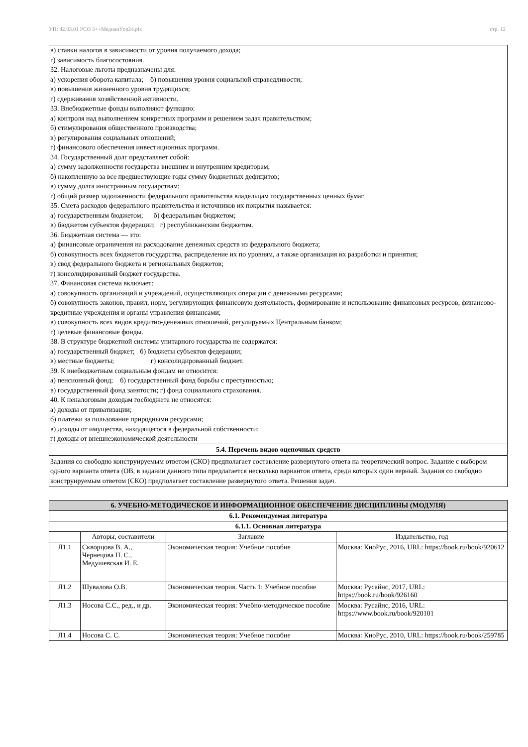УП: 42.03.01 РСО 3++МедиаиУпр24.plx стр. 12
в) ставки налогов в зависимости от уровня получаемого дохода;
г) зависимость благосостояния.
32. Налоговые льготы предназначены для:
а) ускорения оборота капитала; б) повышения уровня социальной справедливости;
в) повышения жизненного уровня трудящихся;
г) сдерживания хозяйственной активности.
33. Внебюджетные фонды выполняют функцию:
а) контроля над выполнением конкретных программ и решением задач правительством;
б) стимулирования общественного производства;
в) регулирования социальных отношений;
г) финансового обеспечения инвестиционных программ.
34. Государственный долг представляет собой:
а) сумму задолженности государства внешним и внутренним кредиторам;
б) накопленную за все предшествующие годы сумму бюджетных дефицитов;
в) сумму долга иностранным государствам;
г) общий размер задолженности федерального правительства владельцам государственных ценных бумаг.
35. Смета расходов федерального правительства и источников их покрытия называется:
а) государственным бюджетом; б) федеральным бюджетом;
в) бюджетом субъектов федерации; г) республиканским бюджетом.
36. Бюджетная система — это:
а) финансовые ограничения на расходование денежных средств из федерального бюджета;
б) совокупность всех бюджетов государства, распределение их по уровням, а также организация их разработки и принятия;
в) свод федерального бюджета и региональных бюджетов;
г) консолидированный бюджет государства.
37. Финансовая система включает:
а) совокупность организаций и учреждений, осуществляющих операции с денежными ресурсами;
б) совокупность законов, правил, норм, регулирующих финансовую деятельность, формирование и использование финансовых ресурсов, финансово-кредитные учреждения и органы управления финансами;
в) совокупность всех видов кредитно-денежных отношений, регулируемых Центральным банком;
г) целевые финансовые фонды.
38. В структуре бюджетной системы унитарного государства не содержатся:
а) государственный бюджет; б) бюджеты субъектов федерации;
в) местные бюджеты; г) консолидированный бюджет.
39. К внебюджетным социальным фондам не относится:
а) пенсионный фонд; б) государственный фонд борьбы с преступностью;
в) государственный фонд занятости; г) фонд социального страхования.
40. К неналоговым доходам госбюджета не относятся:
а) доходы от приватизации;
б) платежи за пользование природными ресурсами;
в) доходы от имущества, находящегося в федеральной собственности;
г) доходы от внешнеэкономической деятельности
5.4. Перечень видов оценочных средств
Задания со свободно конструируемым ответом (СКО) предполагает составление развернутого ответа на теоретический вопрос. Задание с выбором одного варианта ответа (ОВ, в задании данного типа предлагается несколько вариантов ответа, среди которых один верный. Задания со свободно конструируемым ответом (СКО) предполагает составление развернутого ответа. Решения задач.
| 6. УЧЕБНО-МЕТОДИЧЕСКОЕ И ИНФОРМАЦИОННОЕ ОБЕСПЕЧЕНИЕ ДИСЦИПЛИНЫ (МОДУЛЯ) | | | |
| --- | --- | --- | --- |
| 6.1. Рекомендуемая литература | | | |
| 6.1.1. Основная литература | | | |
| | Авторы, составители | Заглавие | Издательство, год |
| Л1.1 | Скворцова В. А., Чернецова Н. С., Медушевская И. Е. | Экономическая теория: Учебное пособие | Москва: КноРус, 2016, URL: https://book.ru/book/920612 |
| Л1.2 | Шувалова О.В. | Экономическая теория. Часть 1: Учебное пособие | Москва: Русайнс, 2017, URL: https://book.ru/book/926160 |
| Л1.3 | Носова С.С., ред., и др. | Экономическая теория: Учебно-методическое пособие | Москва: Русайнс, 2016, URL: https://www.book.ru/book/920101 |
| Л1.4 | Носова С. С. | Экономическая теория: Учебное пособие | Москва: КноРус, 2010, URL: https://book.ru/book/259785 |